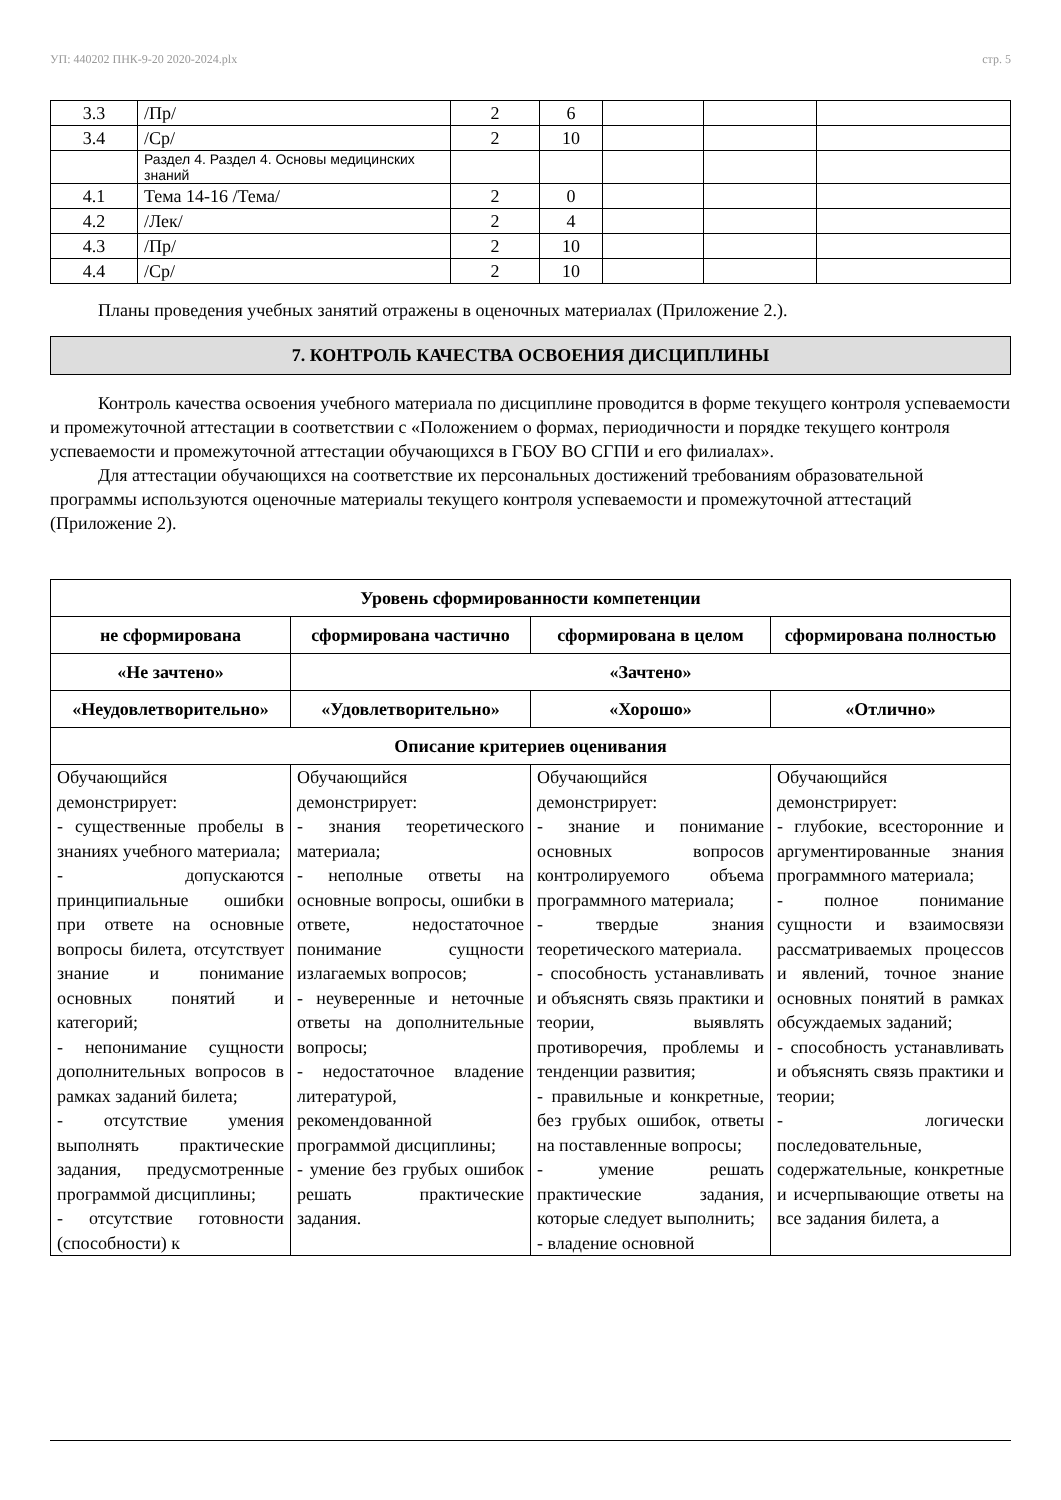УП: 440202 ПНК-9-20 2020-2024.plx стр. 5
| 3.3 | /Пр/ | 2 | 6 | | | |
| 3.4 | /Ср/ | 2 | 10 | | | |
| | Раздел 4. Раздел 4. Основы медицинских знаний | | | | | |
| 4.1 | Тема 14-16 /Тема/ | 2 | 0 | | | |
| 4.2 | /Лек/ | 2 | 4 | | | |
| 4.3 | /Пр/ | 2 | 10 | | | |
| 4.4 | /Ср/ | 2 | 10 | | | |
Планы проведения учебных занятий отражены в оценочных материалах (Приложение 2.).
7. КОНТРОЛЬ КАЧЕСТВА ОСВОЕНИЯ ДИСЦИПЛИНЫ
Контроль качества освоения учебного материала по дисциплине проводится в форме текущего контроля успеваемости и промежуточной аттестации в соответствии с «Положением о формах, периодичности и порядке текущего контроля успеваемости и промежуточной аттестации обучающихся в ГБОУ ВО СГПИ и его филиалах».
Для аттестации обучающихся на соответствие их персональных достижений требованиям образовательной программы используются оценочные материалы текущего контроля успеваемости и промежуточной аттестаций (Приложение 2).
| Уровень сформированности компетенции | | | |
| --- | --- | --- | --- |
| не сформирована | сформирована частично | сформирована в целом | сформирована полностью |
| «Не зачтено» | «Зачтено» | | |
| «Неудовлетворительно» | «Удовлетворительно» | «Хорошо» | «Отлично» |
| Описание критериев оценивания | | | |
| Обучающийся демонстрирует: - существенные пробелы в знаниях учебного материала; - допускаются принципиальные ошибки при ответе на основные вопросы билета, отсутствует знание и понимание основных понятий и категорий; - непонимание сущности дополнительных вопросов в рамках заданий билета; - отсутствие умения выполнять практические задания, предусмотренные программой дисциплины; - отсутствие готовности (способности) к | Обучающийся демонстрирует: - знания теоретического материала; - неполные ответы на основные вопросы, ошибки в ответе, недостаточное понимание сущности излагаемых вопросов; - неуверенные и неточные ответы на дополнительные вопросы; - недостаточное владение литературой, рекомендованной программой дисциплины; - умение без грубых ошибок решать практические задания. | Обучающийся демонстрирует: - знание и понимание основных вопросов контролируемого объема программного материала; - твердые знания теоретического материала. - способность устанавливать и объяснять связь практики и теории, выявлять противоречия, проблемы и тенденции развития; - правильные и конкретные, без грубых ошибок, ответы на поставленные вопросы; - умение решать практические задания, которые следует выполнить; - владение основной | Обучающийся демонстрирует: - глубокие, всесторонние и аргументированные знания программного материала; - полное понимание сущности и взаимосвязи рассматриваемых процессов и явлений, точное знание основных понятий в рамках обсуждаемых заданий; - способность устанавливать и объяснять связь практики и теории; - логически последовательные, содержательные, конкретные и исчерпывающие ответы на все задания билета, а |